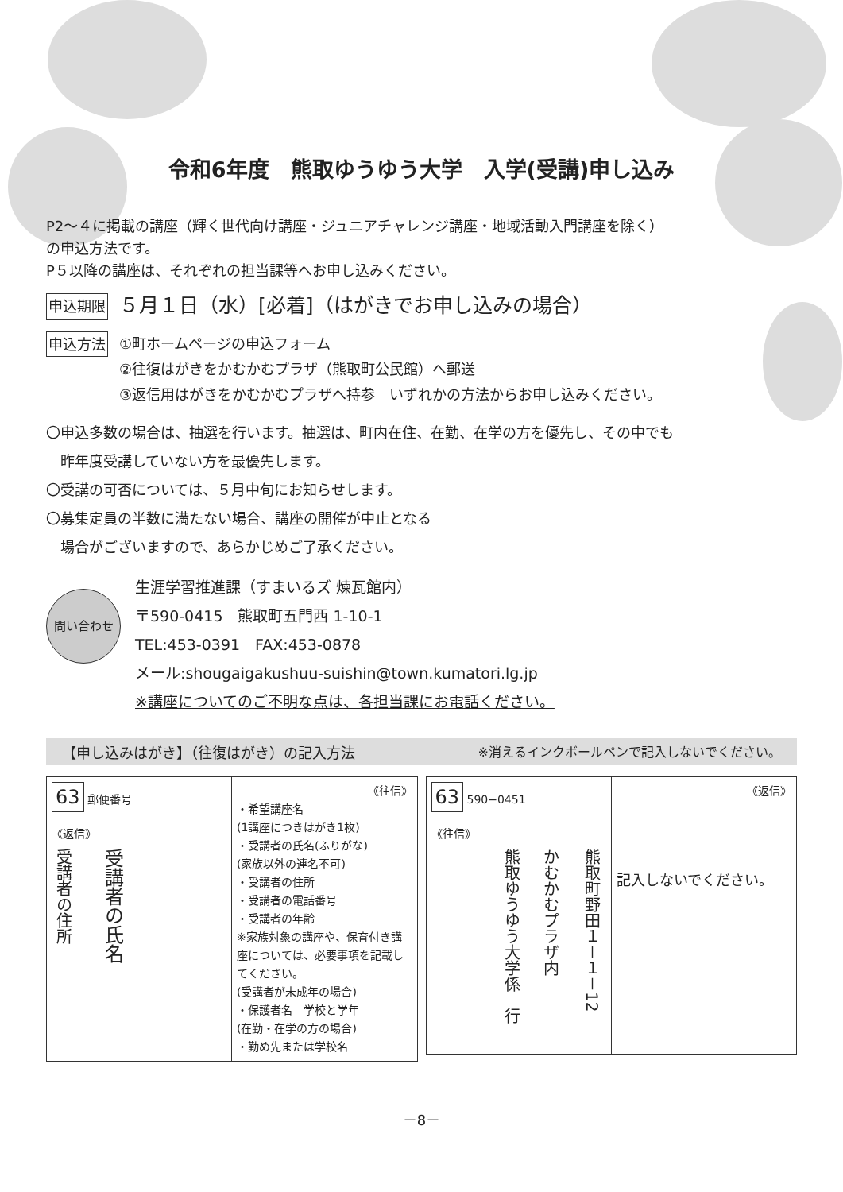令和6年度　熊取ゆうゆう大学　入学(受講)申し込み
P2～４に掲載の講座（輝く世代向け講座・ジュニアチャレンジ講座・地域活動入門講座を除く）
の申込方法です。
P５以降の講座は、それぞれの担当課等へお申し込みください。
申込期限 ５月１日（水）[必着]（はがきでお申し込みの場合）
申込方法
①町ホームページの申込フォーム
②往復はがきをかむかむプラザ（熊取町公民館）へ郵送
③返信用はがきをかむかむプラザへ持参　いずれかの方法からお申し込みください。
〇申込多数の場合は、抽選を行います。抽選は、町内在住、在勤、在学の方を優先し、その中でも
　昨年度受講していない方を最優先します。
〇受講の可否については、５月中旬にお知らせします。
〇募集定員の半数に満たない場合、講座の開催が中止となる
　場合がございますので、あらかじめご了承ください。
問い合わせ
生涯学習推進課（すまいるズ 煉瓦館内）
〒590-0415　熊取町五門西 1-10-1
TEL:453-0391　FAX:453-0878
メール:shougaigakushuu-suishin@town.kumatori.lg.jp
※講座についてのご不明な点は、各担当課にお電話ください。
【申し込みはがき】（往復はがき）の記入方法 ※消えるインクボールペンで記入しないでください。
| 63 郵便番号 《返信》 受講者の住所 受講者の氏名 | 《往信》 ・希望講座名 (1講座につきはがき1枚) ・受講者の氏名(ふりがな) (家族以外の連名不可) ・受講者の住所 ・受講者の電話番号 ・受講者の年齢 ※家族対象の講座や、保育付き講座については、必要事項を記載してください。 (受講者が未成年の場合) ・保護者名 学校と学年 (在勤・在学の方の場合) ・勤め先または学校名 |
| 63 590−0451 《往信》 熊取町野田１－１－12 かむかむプラザ内 熊取ゆうゆう大学係 行 | 《返信》 記入しないでください。 |
－8－